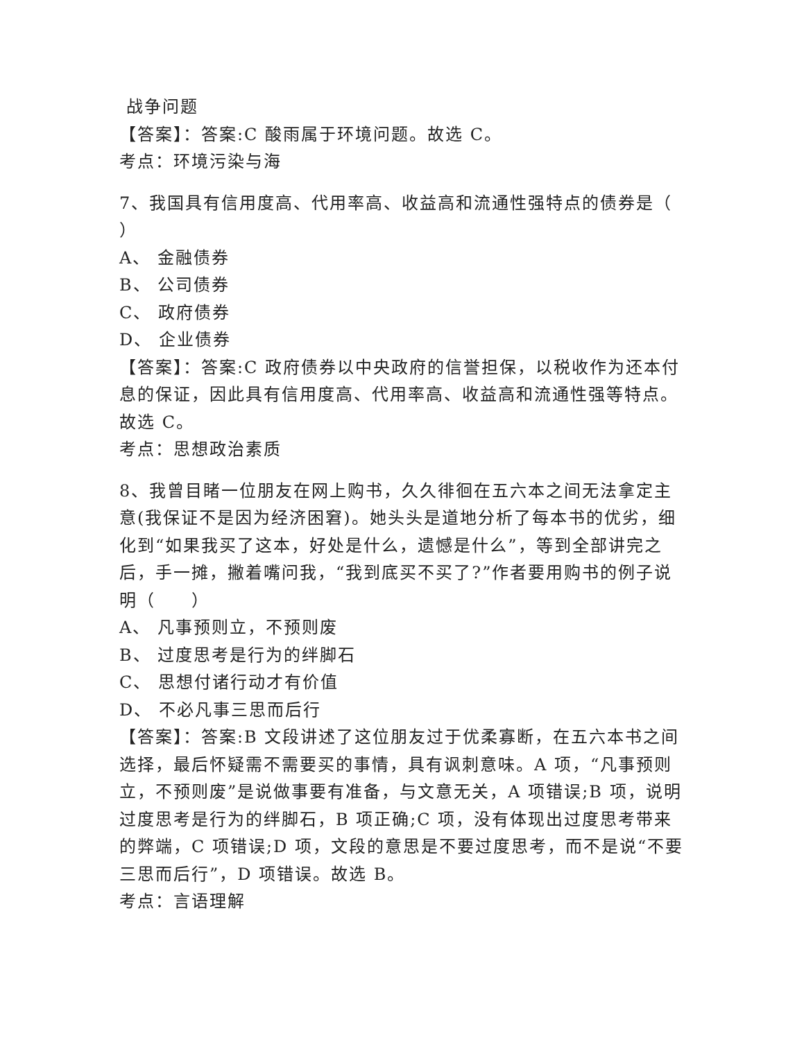战争问题
【答案】：答案:C 酸雨属于环境问题。故选 C。
考点：环境污染与海
7、我国具有信用度高、代用率高、收益高和流通性强特点的债券是（ ）
A、 金融债券
B、 公司债券
C、 政府债券
D、 企业债券
【答案】：答案:C 政府债券以中央政府的信誉担保，以税收作为还本付息的保证，因此具有信用度高、代用率高、收益高和流通性强等特点。故选 C。
考点：思想政治素质
8、我曾目睹一位朋友在网上购书，久久徘徊在五六本之间无法拿定主意(我保证不是因为经济困窘)。她头头是道地分析了每本书的优劣，细化到“如果我买了这本，好处是什么，遗憾是什么”，等到全部讲完之后，手一摊，撇着嘴问我，“我到底买不买了?”作者要用购书的例子说明（　　）
A、 凡事预则立，不预则废
B、 过度思考是行为的绊脚石
C、 思想付诸行动才有价值
D、 不必凡事三思而后行
【答案】：答案:B 文段讲述了这位朋友过于优柔寡断，在五六本书之间选择，最后怀疑需不需要买的事情，具有讽刺意味。A 项，“凡事预则立，不预则废”是说做事要有准备，与文意无关，A 项错误;B 项，说明过度思考是行为的绊脚石，B 项正确;C 项，没有体现出过度思考带来的弊端，C 项错误;D 项，文段的意思是不要过度思考，而不是说“不要三思而后行”，D 项错误。故选 B。
考点：言语理解